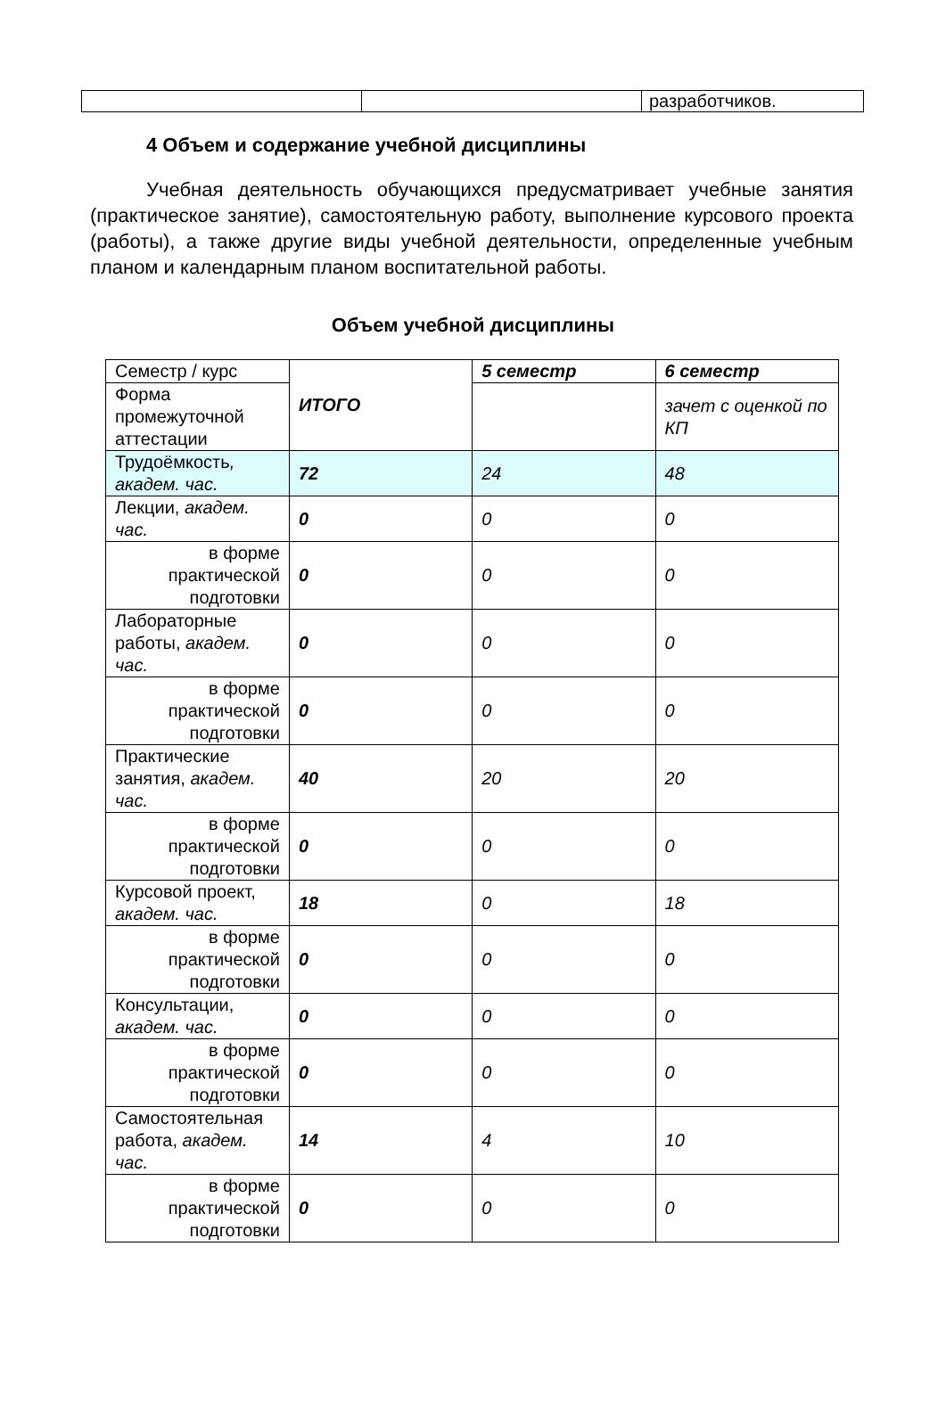| | | разработчиков. |
4 Объем и содержание учебной дисциплины
Учебная деятельность обучающихся предусматривает учебные занятия (практическое занятие), самостоятельную работу, выполнение курсового проекта (работы), а также другие виды учебной деятельности, определенные учебным планом и календарным планом воспитательной работы.
Объем учебной дисциплины
| Семестр / курс | ИТОГО | 5 семестр | 6 семестр |
| Форма промежуточной аттестации | | | зачет с оценкой по КП |
| Трудоёмкость , академ. час. | 72 | 24 | 48 |
| Лекции, академ. час. | 0 | 0 | 0 |
| в форме практической подготовки | 0 | 0 | 0 |
| Лабораторные работы, академ. час. | 0 | 0 | 0 |
| в форме практической подготовки | 0 | 0 | 0 |
| Практические занятия, академ. час. | 40 | 20 | 20 |
| в форме практической подготовки | 0 | 0 | 0 |
| Курсовой проект, академ. час. | 18 | 0 | 18 |
| в форме практической подготовки | 0 | 0 | 0 |
| Консультации, академ. час. | 0 | 0 | 0 |
| в форме практической подготовки | 0 | 0 | 0 |
| Самостоятельная работа, академ. час. | 14 | 4 | 10 |
| в форме практической подготовки | 0 | 0 | 0 |